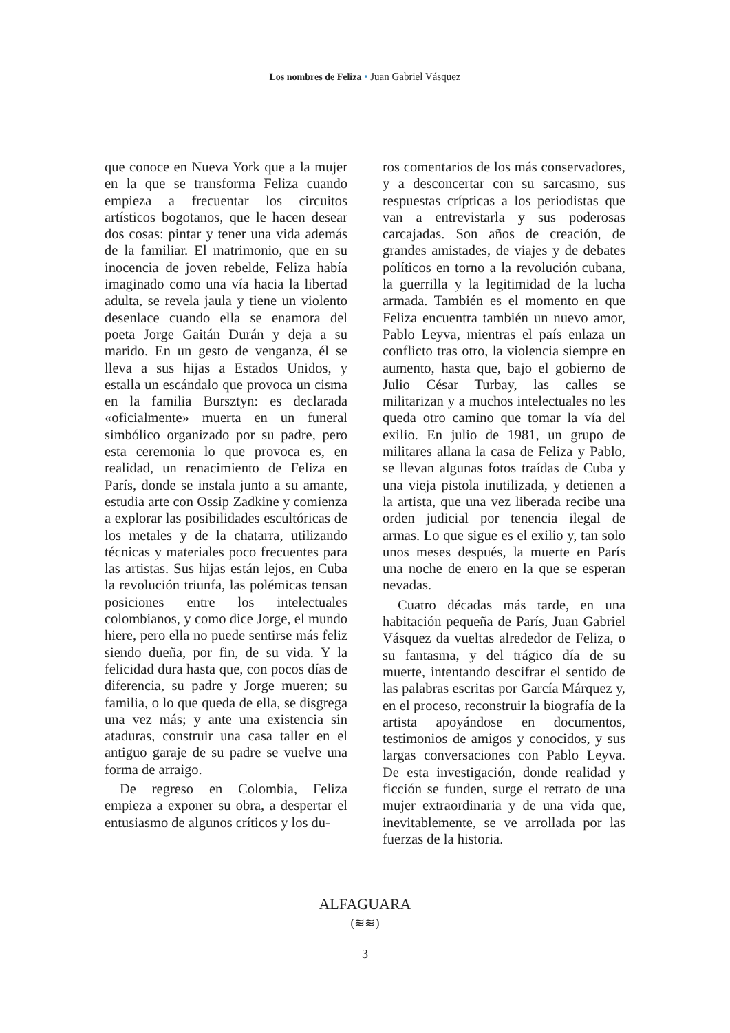Los nombres de Feliza • Juan Gabriel Vásquez
que conoce en Nueva York que a la mujer en la que se transforma Feliza cuando empieza a frecuentar los circuitos artísticos bogotanos, que le hacen desear dos cosas: pintar y tener una vida además de la familiar. El matrimonio, que en su inocencia de joven rebelde, Feliza había imaginado como una vía hacia la libertad adulta, se revela jaula y tiene un violento desenlace cuando ella se enamora del poeta Jorge Gaitán Durán y deja a su marido. En un gesto de venganza, él se lleva a sus hijas a Estados Unidos, y estalla un escándalo que provoca un cisma en la familia Bursztyn: es declarada «oficialmente» muerta en un funeral simbólico organizado por su padre, pero esta ceremonia lo que provoca es, en realidad, un renacimiento de Feliza en París, donde se instala junto a su amante, estudia arte con Ossip Zadkine y comienza a explorar las posibilidades escultóricas de los metales y de la chatarra, utilizando técnicas y materiales poco frecuentes para las artistas. Sus hijas están lejos, en Cuba la revolución triunfa, las polémicas tensan posiciones entre los intelectuales colombianos, y como dice Jorge, el mundo hiere, pero ella no puede sentirse más feliz siendo dueña, por fin, de su vida. Y la felicidad dura hasta que, con pocos días de diferencia, su padre y Jorge mueren; su familia, o lo que queda de ella, se disgrega una vez más; y ante una existencia sin ataduras, construir una casa taller en el antiguo garaje de su padre se vuelve una forma de arraigo.
De regreso en Colombia, Feliza empieza a exponer su obra, a despertar el entusiasmo de algunos críticos y los du-
ros comentarios de los más conservadores, y a desconcertar con su sarcasmo, sus respuestas crípticas a los periodistas que van a entrevistarla y sus poderosas carcajadas. Son años de creación, de grandes amistades, de viajes y de debates políticos en torno a la revolución cubana, la guerrilla y la legitimidad de la lucha armada. También es el momento en que Feliza encuentra también un nuevo amor, Pablo Leyva, mientras el país enlaza un conflicto tras otro, la violencia siempre en aumento, hasta que, bajo el gobierno de Julio César Turbay, las calles se militarizan y a muchos intelectuales no les queda otro camino que tomar la vía del exilio. En julio de 1981, un grupo de militares allana la casa de Feliza y Pablo, se llevan algunas fotos traídas de Cuba y una vieja pistola inutilizada, y detienen a la artista, que una vez liberada recibe una orden judicial por tenencia ilegal de armas. Lo que sigue es el exilio y, tan solo unos meses después, la muerte en París una noche de enero en la que se esperan nevadas.
Cuatro décadas más tarde, en una habitación pequeña de París, Juan Gabriel Vásquez da vueltas alrededor de Feliza, o su fantasma, y del trágico día de su muerte, intentando descifrar el sentido de las palabras escritas por García Márquez y, en el proceso, reconstruir la biografía de la artista apoyándose en documentos, testimonios de amigos y conocidos, y sus largas conversaciones con Pablo Leyva. De esta investigación, donde realidad y ficción se funden, surge el retrato de una mujer extraordinaria y de una vida que, inevitablemente, se ve arrollada por las fuerzas de la historia.
ALFAGUARA
(≋≋)
3